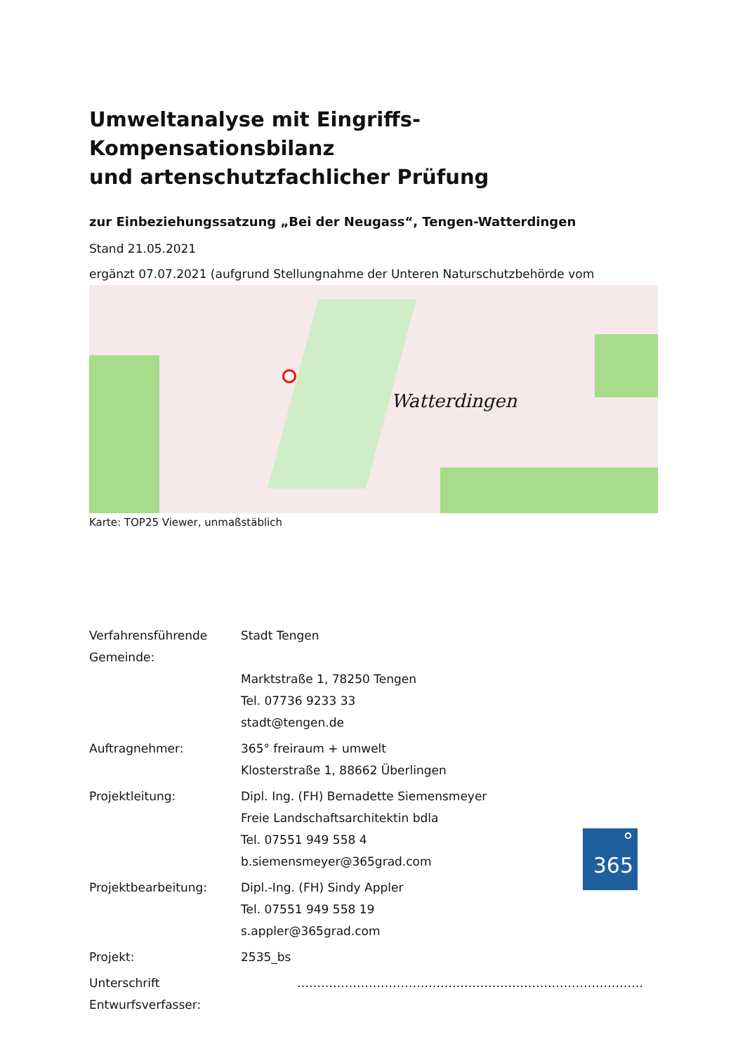Umweltanalyse mit Eingriffs-Kompensationsbilanz
und artenschutzfachlicher Prüfung
zur Einbeziehungssatzung „Bei der Neugass“, Tengen-Watterdingen
Stand 21.05.2021
ergänzt 07.07.2021 (aufgrund Stellungnahme der Unteren Naturschutzbehörde vom
Watterdingen
Karte: TOP25 Viewer, unmaßstäblich
| Verfahrensführende Gemeinde: | Stadt Tengen |
| | Marktstraße 1, 78250 Tengen |
| | Tel. 07736 9233 33 |
| | stadt@tengen.de |
| Auftragnehmer: | 365° freiraum + umwelt |
| | Klosterstraße 1, 88662 Überlingen |
| Projektleitung: | Dipl. Ing. (FH) Bernadette Siemensmeyer |
| | Freie Landschaftsarchitektin bdla |
| | Tel. 07551 949 558 4 |
| | b.siemensmeyer@365grad.com |
| Projektbearbeitung: | Dipl.-Ing. (FH) Sindy Appler |
| | Tel. 07551 949 558 19 |
| | s.appler@365grad.com |
| Projekt: | 2535_bs |
| Unterschrift Entwurfsverfasser: | …………………………………………………………………………… |
°
365